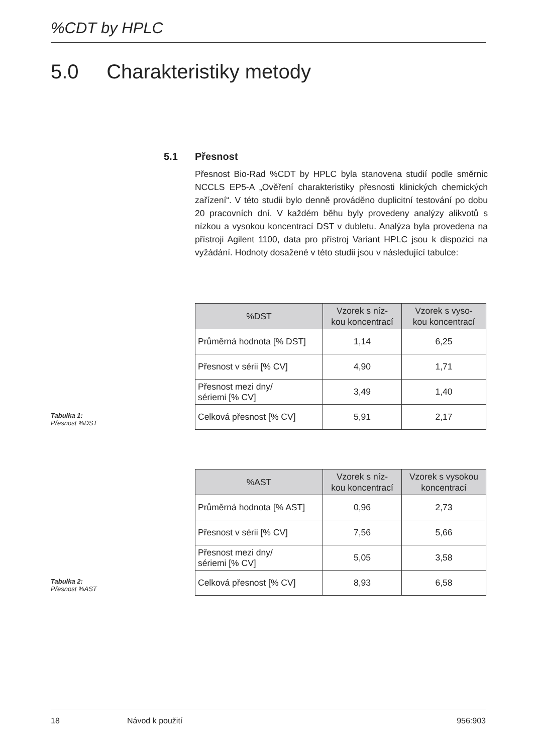%CDT by HPLC
5.0 Charakteristiky metody
5.1 Přesnost
Přesnost Bio-Rad %CDT by HPLC byla stanovena studií podle směrnic NCCLS EP5-A „Ověření charakteristiky přesnosti klinických chemických zařízení“. V této studii bylo denně prováděno duplicitní testování po dobu 20 pracovních dní. V každém běhu byly provedeny analýzy alikvotů s nízkou a vysokou koncentrací DST v dubletu. Analýza byla provedena na přístroji Agilent 1100, data pro přístroj Variant HPLC jsou k dispozici na vyžádání. Hodnoty dosažené v této studii jsou v následující tabulce:
Tabulka 1:
Přesnost %DST
| %DST | Vzorek s níz- kou koncentrací | Vzorek s vyso- kou koncentrací |
| --- | --- | --- |
| Průměrná hodnota [% DST] | 1,14 | 6,25 |
| Přesnost v sérii [% CV] | 4,90 | 1,71 |
| Přesnost mezi dny/ sériemi [% CV] | 3,49 | 1,40 |
| Celková přesnost [% CV] | 5,91 | 2,17 |
Tabulka 2:
Přesnost %AST
| %AST | Vzorek s níz- kou koncentrací | Vzorek s vysokou koncentrací |
| --- | --- | --- |
| Průměrná hodnota [% AST] | 0,96 | 2,73 |
| Přesnost v sérii [% CV] | 7,56 | 5,66 |
| Přesnost mezi dny/ sériemi [% CV] | 5,05 | 3,58 |
| Celková přesnost [% CV] | 8,93 | 6,58 |
18 Návod k použití 956:903